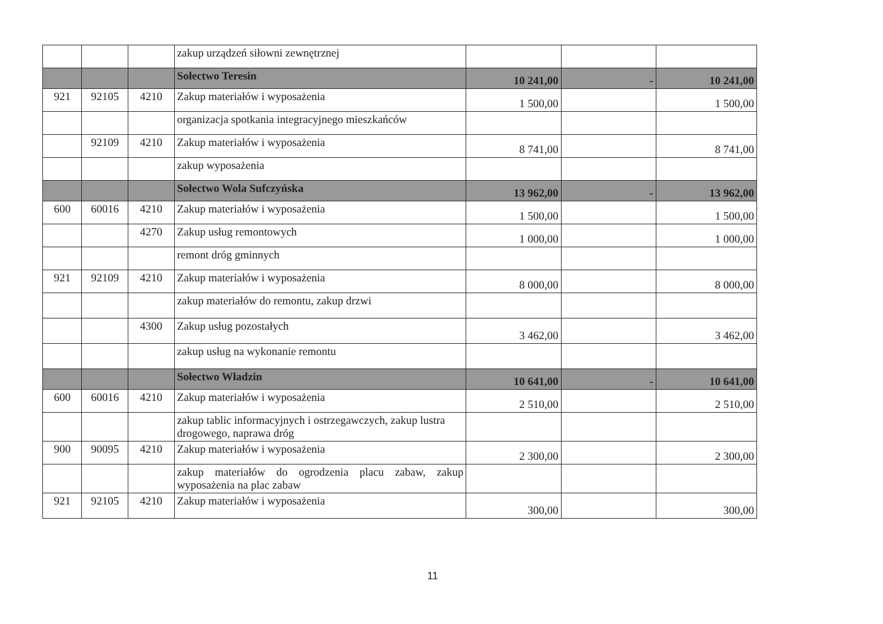| | | | zakup urządzeń siłowni zewnętrznej | | | |
| | | | Sołectwo Teresin | 10 241,00 | - | 10 241,00 |
| 921 | 92105 | 4210 | Zakup materiałów i wyposażenia | 1 500,00 | | 1 500,00 |
| | | | organizacja spotkania integracyjnego mieszkańców | | | |
| | 92109 | 4210 | Zakup materiałów i wyposażenia | 8 741,00 | | 8 741,00 |
| | | | zakup wyposażenia | | | |
| | | | Sołectwo Wola Sufczyńska | 13 962,00 | - | 13 962,00 |
| 600 | 60016 | 4210 | Zakup materiałów i wyposażenia | 1 500,00 | | 1 500,00 |
| | | 4270 | Zakup usług remontowych | 1 000,00 | | 1 000,00 |
| | | | remont dróg gminnych | | | |
| 921 | 92109 | 4210 | Zakup materiałów i wyposażenia | 8 000,00 | | 8 000,00 |
| | | | zakup materiałów do remontu, zakup drzwi | | | |
| | | 4300 | Zakup usług pozostałych | 3 462,00 | | 3 462,00 |
| | | | zakup usług na wykonanie remontu | | | |
| | | | Sołectwo Władzin | 10 641,00 | - | 10 641,00 |
| 600 | 60016 | 4210 | Zakup materiałów i wyposażenia | 2 510,00 | | 2 510,00 |
| | | | zakup tablic informacyjnych i ostrzegawczych, zakup lustra drogowego, naprawa dróg | | | |
| 900 | 90095 | 4210 | Zakup materiałów i wyposażenia | 2 300,00 | | 2 300,00 |
| | | | zakup materiałów do ogrodzenia placu zabaw, zakup wyposażenia na plac zabaw | | | |
| 921 | 92105 | 4210 | Zakup materiałów i wyposażenia | 300,00 | | 300,00 |
11